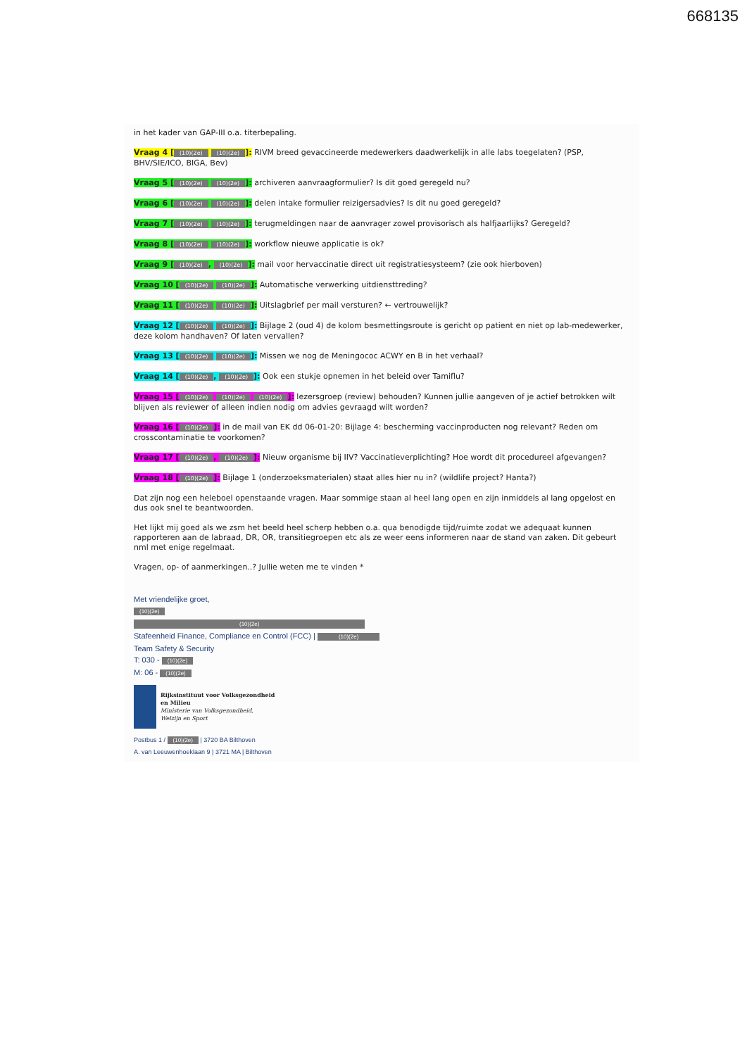668135
in het kader van GAP-III o.a. titerbepaling.
Vraag 4 [(10)(2e) (10)(2e)]: RIVM breed gevaccineerde medewerkers daadwerkelijk in alle labs toegelaten? (PSP, BHV/SIE/ICO, BIGA, Bev)
Vraag 5 [(10)(2e) (10)(2e)]: archiveren aanvraagformulier? Is dit goed geregeld nu?
Vraag 6 [(10)(2e) (10)(2e)]: delen intake formulier reizigersadvies? Is dit nu goed geregeld?
Vraag 7 [(10)(2e) (10)(2e)]: terugmeldingen naar de aanvrager zowel provisorisch als halfjaarlijks? Geregeld?
Vraag 8 [(10)(2e) (10)(2e)]: workflow nieuwe applicatie is ok?
Vraag 9 [(10)(2e), (10)(2e)]: mail voor hervaccinatie direct uit registratiesysteem? (zie ook hierboven)
Vraag 10 [(10)(2e) (10)(2e)]: Automatische verwerking uitdiensttreding?
Vraag 11 [(10)(2e) (10)(2e)]: Uitslagbrief per mail versturen? ← vertrouwelijk?
Vraag 12 [(10)(2e) (10)(2e)]: Bijlage 2 (oud 4) de kolom besmettingsroute is gericht op patient en niet op lab-medewerker, deze kolom handhaven? Of laten vervallen?
Vraag 13 [(10)(2e) (10)(2e)]: Missen we nog de Meningococ ACWY en B in het verhaal?
Vraag 14 [(10)(2e), (10)(2e)]: Ook een stukje opnemen in het beleid over Tamiflu?
Vraag 15 [(10)(2e) (10)(2e) (10)(2e)]: lezersgroep (review) behouden? Kunnen jullie aangeven of je actief betrokken wilt blijven als reviewer of alleen indien nodig om advies gevraagd wilt worden?
Vraag 16 [(10)(2e)]: in de mail van EK dd 06-01-20: Bijlage 4: bescherming vaccinproducten nog relevant? Reden om crosscontaminatie te voorkomen?
Vraag 17 [(10)(2e), (10)(2e)]: Nieuw organisme bij IIV? Vaccinatieverplichting? Hoe wordt dit procedureel afgevangen?
Vraag 18 [(10)(2e)]: Bijlage 1 (onderzoeksmaterialen) staat alles hier nu in? (wildlife project? Hanta?)
Dat zijn nog een heleboel openstaande vragen. Maar sommige staan al heel lang open en zijn inmiddels al lang opgelost en dus ook snel te beantwoorden.
Het lijkt mij goed als we zsm het beeld heel scherp hebben o.a. qua benodigde tijd/ruimte zodat we adequaat kunnen rapporteren aan de labraad, DR, OR, transitiegroepen etc als ze weer eens informeren naar de stand van zaken. Dit gebeurt nml met enige regelmaat.
Vragen, op- of aanmerkingen..? Jullie weten me te vinden *
Met vriendelijke groet,
(10)(2e)
(10)(2e)
Stafeenheid Finance, Compliance en Control (FCC) | (10)(2e)
Team Safety & Security
T: 030 - (10)(2e)
M: 06 - (10)(2e)
Rijksinstituut voor Volksgezondheid
en Milieu
Ministerie van Volksgezondheid,
Welzijn en Sport
Postbus 1 / (10)(2e) | 3720 BA Bilthoven
A. van Leeuwenhoeklaan 9 | 3721 MA | Bilthoven